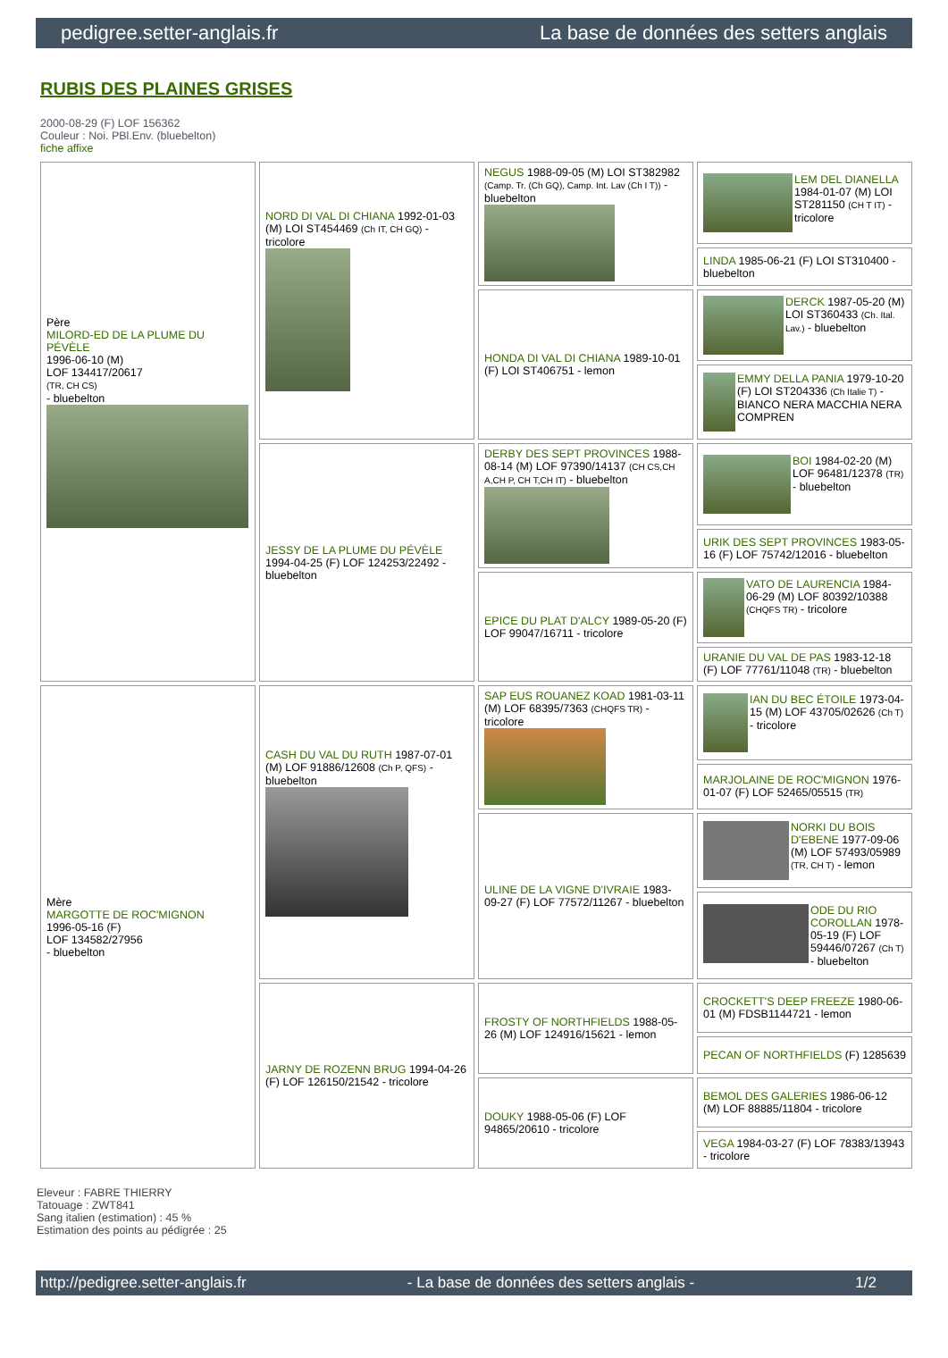pedigree.setter-anglais.fr La base de données des setters anglais
RUBIS DES PLAINES GRISES
2000-08-29 (F) LOF 156362
Couleur : Noi. PBl.Env. (bluebelton)
fiche affixe
| Père MILORD-ED DE LA PLUME DU PÉVÈLE 1996-06-10 (M) LOF 134417/20617 (TR, CH CS) - bluebelton | NORD DI VAL DI CHIANA 1992-01-03 (M) LOI ST454469 (Ch IT, CH GQ) - tricolore | NEGUS 1988-09-05 (M) LOI ST382982 (Camp. Tr. (Ch GQ), Camp. Int. Lav (Ch I T)) - bluebelton | LEM DEL DIANELLA 1984-01-07 (M) LOI ST281150 (CH T IT) - tricolore |
| | | | LINDA 1985-06-21 (F) LOI ST310400 - bluebelton |
| | | HONDA DI VAL DI CHIANA 1989-10-01 (F) LOI ST406751 - lemon | DERCK 1987-05-20 (M) LOI ST360433 (Ch. Ital. Lav.) - bluebelton |
| | | | EMMY DELLA PANIA 1979-10-20 (F) LOI ST204336 (Ch Italie T) - BIANCO NERA MACCHIA NERA COMPREN |
| | JESSY DE LA PLUME DU PÉVÈLE 1994-04-25 (F) LOF 124253/22492 - bluebelton | DERBY DES SEPT PROVINCES 1988-08-14 (M) LOF 97390/14137 (CH CS,CH A,CH P, CH T,CH IT) - bluebelton | BOI 1984-02-20 (M) LOF 96481/12378 (TR) - bluebelton |
| | | | URIK DES SEPT PROVINCES 1983-05-16 (F) LOF 75742/12016 - bluebelton |
| | | EPICE DU PLAT D'ALCY 1989-05-20 (F) LOF 99047/16711 - tricolore | VATO DE LAURENCIA 1984-06-29 (M) LOF 80392/10388 (CHQFS TR) - tricolore |
| | | | URANIE DU VAL DE PAS 1983-12-18 (F) LOF 77761/11048 (TR) - bluebelton |
| Mère MARGOTTE DE ROC'MIGNON 1996-05-16 (F) LOF 134582/27956 - bluebelton | CASH DU VAL DU RUTH 1987-07-01 (M) LOF 91886/12608 (Ch P, QFS) - bluebelton | SAP EUS ROUANEZ KOAD 1981-03-11 (M) LOF 68395/7363 (CHQFS TR) - tricolore | IAN DU BEC ÉTOILE 1973-04-15 (M) LOF 43705/02626 (Ch T) - tricolore |
| | | | MARJOLAINE DE ROC'MIGNON 1976-01-07 (F) LOF 52465/05515 (TR) |
| | | ULINE DE LA VIGNE D'IVRAIE 1983-09-27 (F) LOF 77572/11267 - bluebelton | NORKI DU BOIS D'EBENE 1977-09-06 (M) LOF 57493/05989 (TR, CH T) - lemon |
| | | | ODE DU RIO COROLLAN 1978-05-19 (F) LOF 59446/07267 (Ch T) - bluebelton |
| | JARNY DE ROZENN BRUG 1994-04-26 (F) LOF 126150/21542 - tricolore | FROSTY OF NORTHFIELDS 1988-05-26 (M) LOF 124916/15621 - lemon | CROCKETT'S DEEP FREEZE 1980-06-01 (M) FDSB1144721 - lemon |
| | | | PECAN OF NORTHFIELDS (F) 1285639 |
| | | DOUKY 1988-05-06 (F) LOF 94865/20610 - tricolore | BEMOL DES GALERIES 1986-06-12 (M) LOF 88885/11804 - tricolore |
| | | | VEGA 1984-03-27 (F) LOF 78383/13943 - tricolore |
Eleveur : FABRE THIERRY
Tatouage : ZWT841
Sang italien (estimation) : 45 %
Estimation des points au pédigrée : 25
http://pedigree.setter-anglais.fr - La base de données des setters anglais - 1/2